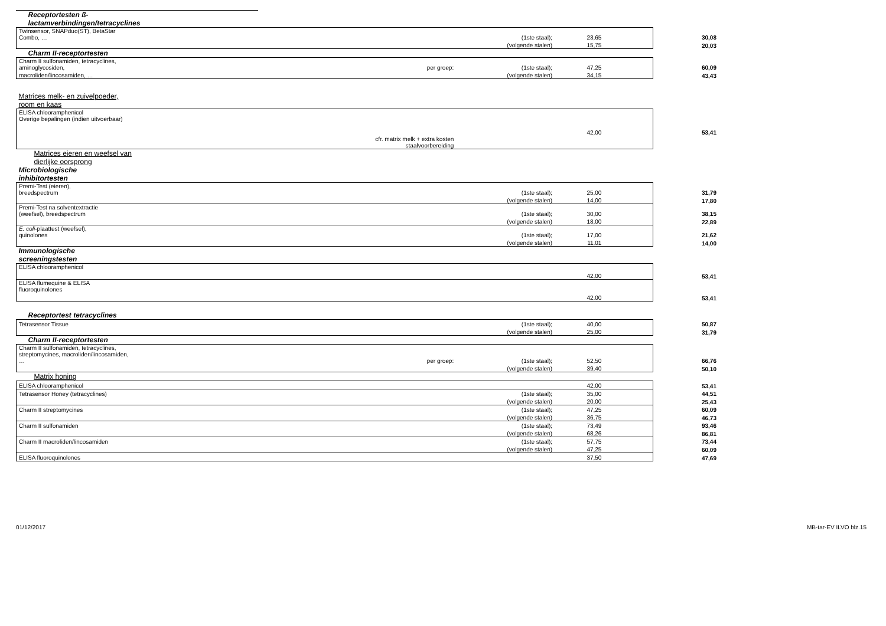| Receptortesten ß- lactamverbindingen/tetracyclines | | | | | |
| Twinsensor, SNAPduo(ST), BetaStar Combo, … | | (1ste staal); | 23,65 | | 30,08 |
| | | (volgende stalen) | 15,75 | | 20,03 |
| Charm II-receptortesten | | | | | |
| Charm II sulfonamiden, tetracyclines, aminoglycosiden, | per groep: | (1ste staal); | 47,25 | | 60,09 |
| macroliden/lincosamiden, … | | (volgende stalen) | 34,15 | | 43,43 |
| Matrices melk- en zuivelpoeder, room en kaas | | | | | |
| ELISA chlooramphenicol Overige bepalingen (indien uitvoerbaar) | | | 42,00 | | 53,41 |
| cfr. matrix melk + extra kosten staalvoorbereiding | | | | | |
| Matrices eieren en weefsel van dierlijke oorsprong | | | | | |
| Microbiologische inhibitortesten | | | | | |
| Premi-Test (eieren), breedspectrum | | (1ste staal); | 25,00 | | 31,79 |
| | | (volgende stalen) | 14,00 | | 17,80 |
| Premi-Test na solventextractie (weefsel), breedspectrum | | (1ste staal); | 30,00 | | 38,15 |
| | | (volgende stalen) | 18,00 | | 22,89 |
| E. coli -plaattest (weefsel), quinolones | | (1ste staal); | 17,00 | | 21,62 |
| | | (volgende stalen) | 11,01 | | 14,00 |
| Immunologische screeningstesten | | | | | |
| ELISA chlooramphenicol | | | 42,00 | | 53,41 |
| ELISA flumequine & ELISA fluoroquinolones | | | 42,00 | | 53,41 |
| Receptortest tetracyclines | | | | | |
| Tetrasensor Tissue | | (1ste staal); | 40,00 | | 50,87 |
| | | (volgende stalen) | 25,00 | | 31,79 |
| Charm II-receptortesten | | | | | |
| Charm II sulfonamiden, tetracyclines, streptomycines, macroliden/lincosamiden, … | per groep: | (1ste staal); | 52,50 | | 66,76 |
| | | (volgende stalen) | 39,40 | | 50,10 |
| Matrix honing | | | | | |
| ELISA chlooramphenicol | | | 42,00 | | 53,41 |
| Tetrasensor Honey (tetracyclines) | | (1ste staal); | 35,00 | | 44,51 |
| | | (volgende stalen) | 20,00 | | 25,43 |
| Charm II streptomycines | | (1ste staal); | 47,25 | | 60,09 |
| | | (volgende stalen) | 36,75 | | 46,73 |
| Charm II sulfonamiden | | (1ste staal); | 73,49 | | 93,46 |
| | | (volgende stalen) | 68,26 | | 86,81 |
| Charm II macroliden/lincosamiden | | (1ste staal); | 57,75 | | 73,44 |
| | | (volgende stalen) | 47,25 | | 60,09 |
| ELISA fluoroquinolones | | | 37,50 | | 47,69 |
01/12/2017 MB-tar-EV ILVO blz.15